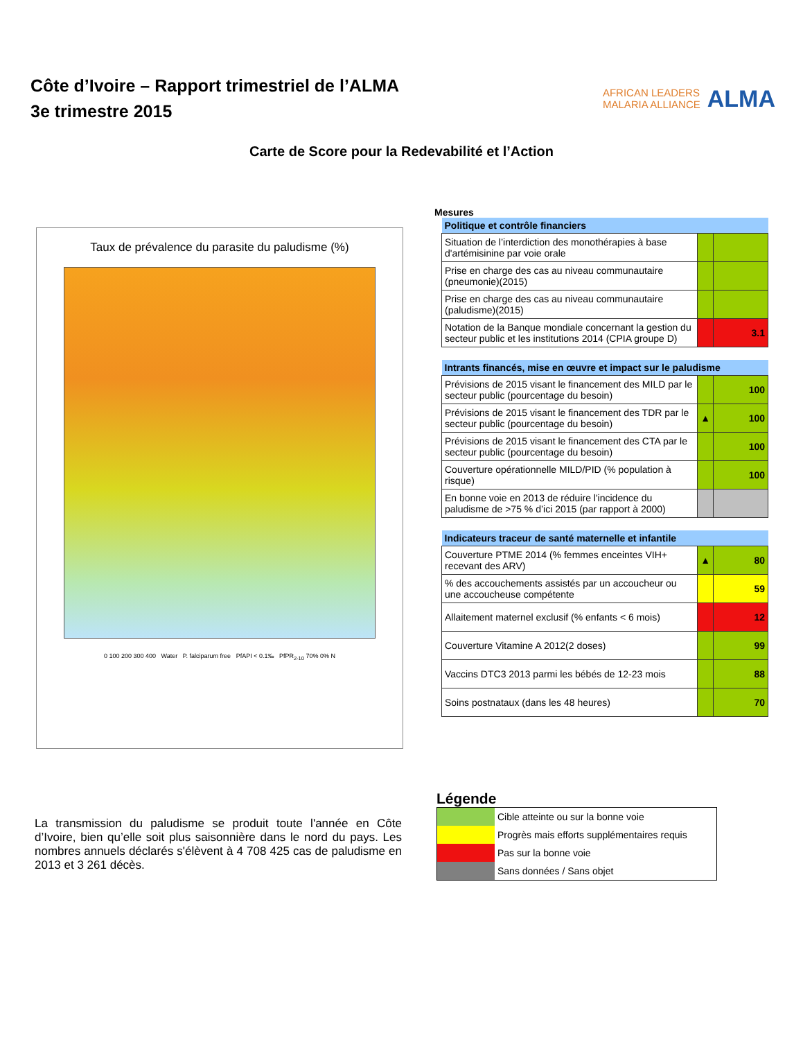Côte d’Ivoire – Rapport trimestriel de l’ALMA
3e trimestre 2015
AFRICAN LEADERS
MALARIA ALLIANCE ALMA
Carte de Score pour la Redevabilité et l’Action
Taux de prévalence du parasite du paludisme (%)
0 100 200 300 400 Water P. falciparum free PfAPI < 0.1‰ PfPR<sub>2-10</sub> 70% 0% N
Mesures
| Politique et contrôle financiers | | |
| Situation de l’interdiction des monothérapies à base d'artémisinine par voie orale | | |
| Prise en charge des cas au niveau communautaire (pneumonie)(2015) | | |
| Prise en charge des cas au niveau communautaire (paludisme)(2015) | | |
| Notation de la Banque mondiale concernant la gestion du secteur public et les institutions 2014 (CPIA groupe D) | | 3.1 |
| Intrants financés, mise en œuvre et impact sur le paludisme | | |
| Prévisions de 2015 visant le financement des MILD par le secteur public (pourcentage du besoin) | | 100 |
| Prévisions de 2015 visant le financement des TDR par le secteur public (pourcentage du besoin) | ▲ | 100 |
| Prévisions de 2015 visant le financement des CTA par le secteur public (pourcentage du besoin) | | 100 |
| Couverture opérationnelle MILD/PID (% population à risque) | | 100 |
| En bonne voie en 2013 de réduire l'incidence du paludisme de >75 % d’ici 2015 (par rapport à 2000) | | |
| Indicateurs traceur de santé maternelle et infantile | | |
| Couverture PTME 2014 (% femmes enceintes VIH+ recevant des ARV) | ▲ | 80 |
| % des accouchements assistés par un accoucheur ou une accoucheuse compétente | | 59 |
| Allaitement maternel exclusif (% enfants < 6 mois) | | 12 |
| Couverture Vitamine A 2012(2 doses) | | 99 |
| Vaccins DTC3 2013 parmi les bébés de 12-23 mois | | 88 |
| Soins postnataux (dans les 48 heures) | | 70 |
La transmission du paludisme se produit toute l'année en Côte d’Ivoire, bien qu’elle soit plus saisonnière dans le nord du pays. Les nombres annuels déclarés s'élèvent à 4 708 425 cas de paludisme en 2013 et 3 261 décès.
Légende
| | Cible atteinte ou sur la bonne voie |
| | Progrès mais efforts supplémentaires requis |
| | Pas sur la bonne voie |
| | Sans données / Sans objet |